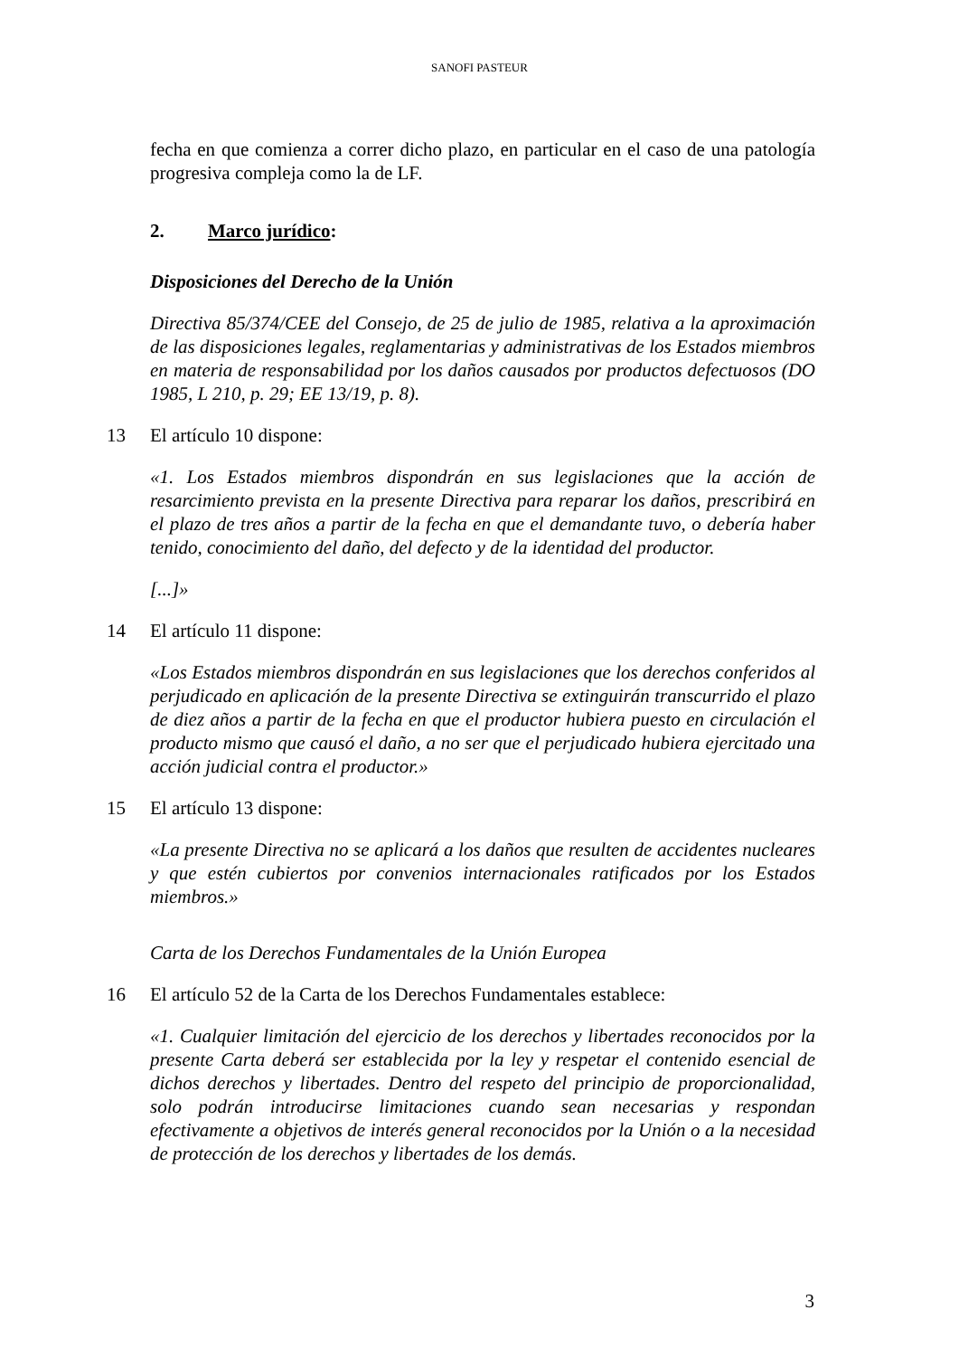SANOFI PASTEUR
fecha en que comienza a correr dicho plazo, en particular en el caso de una patología progresiva compleja como la de LF.
2. Marco jurídico:
Disposiciones del Derecho de la Unión
Directiva 85/374/CEE del Consejo, de 25 de julio de 1985, relativa a la aproximación de las disposiciones legales, reglamentarias y administrativas de los Estados miembros en materia de responsabilidad por los daños causados por productos defectuosos (DO 1985, L 210, p. 29; EE 13/19, p. 8).
13 El artículo 10 dispone:
«1. Los Estados miembros dispondrán en sus legislaciones que la acción de resarcimiento prevista en la presente Directiva para reparar los daños, prescribirá en el plazo de tres años a partir de la fecha en que el demandante tuvo, o debería haber tenido, conocimiento del daño, del defecto y de la identidad del productor.
[...]»
14 El artículo 11 dispone:
«Los Estados miembros dispondrán en sus legislaciones que los derechos conferidos al perjudicado en aplicación de la presente Directiva se extinguirán transcurrido el plazo de diez años a partir de la fecha en que el productor hubiera puesto en circulación el producto mismo que causó el daño, a no ser que el perjudicado hubiera ejercitado una acción judicial contra el productor.»
15 El artículo 13 dispone:
«La presente Directiva no se aplicará a los daños que resulten de accidentes nucleares y que estén cubiertos por convenios internacionales ratificados por los Estados miembros.»
Carta de los Derechos Fundamentales de la Unión Europea
16 El artículo 52 de la Carta de los Derechos Fundamentales establece:
«1. Cualquier limitación del ejercicio de los derechos y libertades reconocidos por la presente Carta deberá ser establecida por la ley y respetar el contenido esencial de dichos derechos y libertades. Dentro del respeto del principio de proporcionalidad, solo podrán introducirse limitaciones cuando sean necesarias y respondan efectivamente a objetivos de interés general reconocidos por la Unión o a la necesidad de protección de los derechos y libertades de los demás.
3